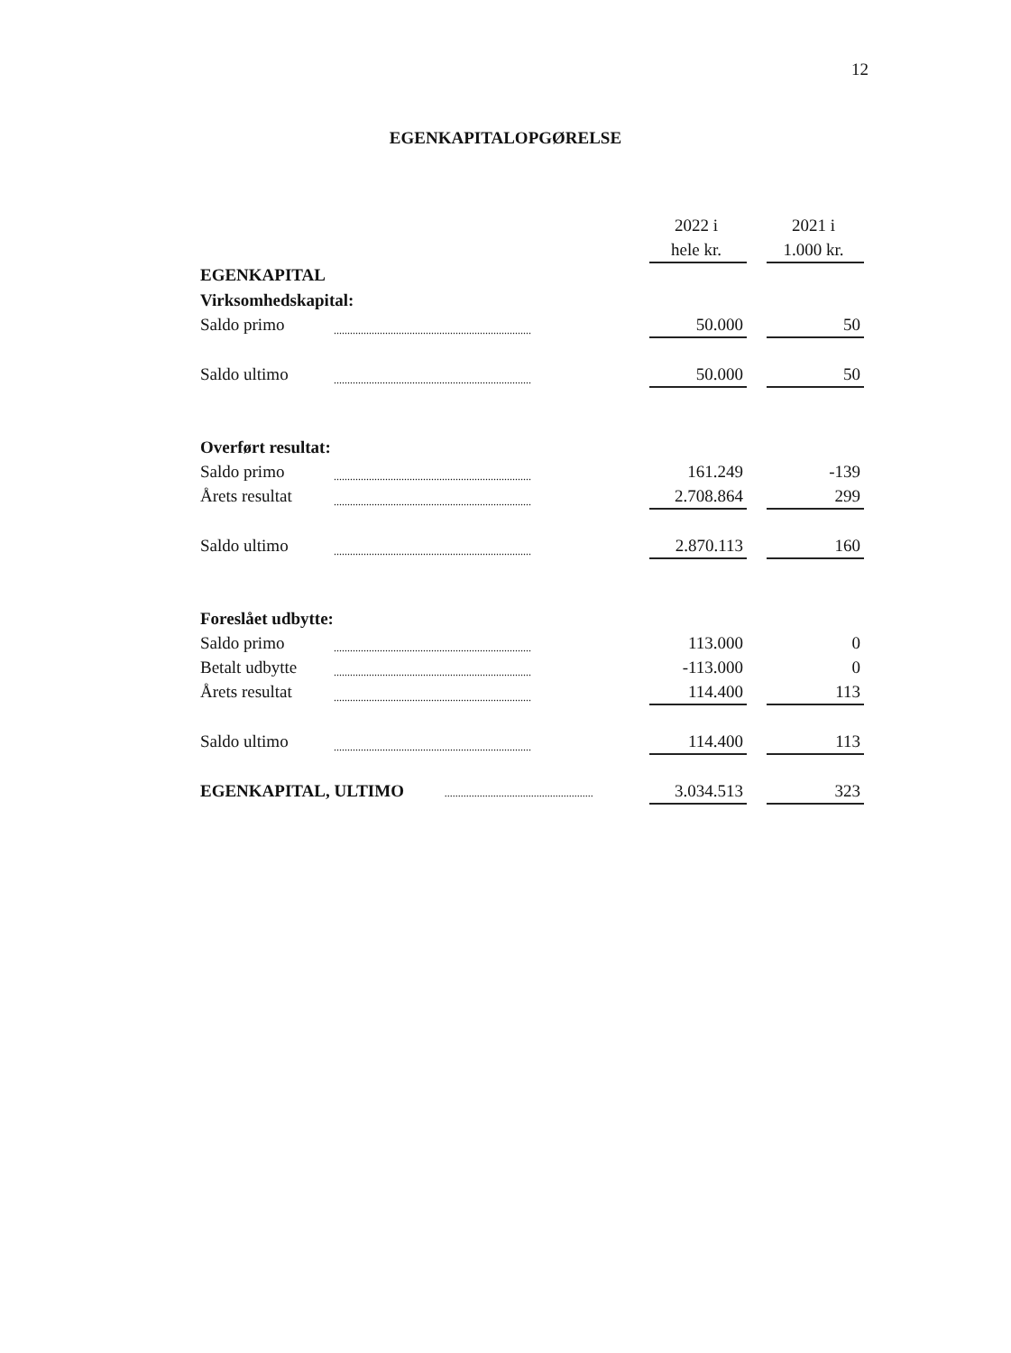12
EGENKAPITALOPGØRELSE
| | | 2022 i | | 2021 i |
| | | hele kr. | | 1.000 kr. |
| EGENKAPITAL | | | | |
| Virksomhedskapital: | | | | |
| Saldo primo | ......................................................................... | 50.000 | | 50 |
| Saldo ultimo | ......................................................................... | 50.000 | | 50 |
| Overført resultat: | | | | |
| Saldo primo | ......................................................................... | 161.249 | | -139 |
| Årets resultat | ......................................................................... | 2.708.864 | | 299 |
| Saldo ultimo | ......................................................................... | 2.870.113 | | 160 |
| Foreslået udbytte: | | | | |
| Saldo primo | ......................................................................... | 113.000 | | 0 |
| Betalt udbytte | ......................................................................... | -113.000 | | 0 |
| Årets resultat | ......................................................................... | 114.400 | | 113 |
| Saldo ultimo | ......................................................................... | 114.400 | | 113 |
| EGENKAPITAL, ULTIMO ....................................................... | | 3.034.513 | | 323 |